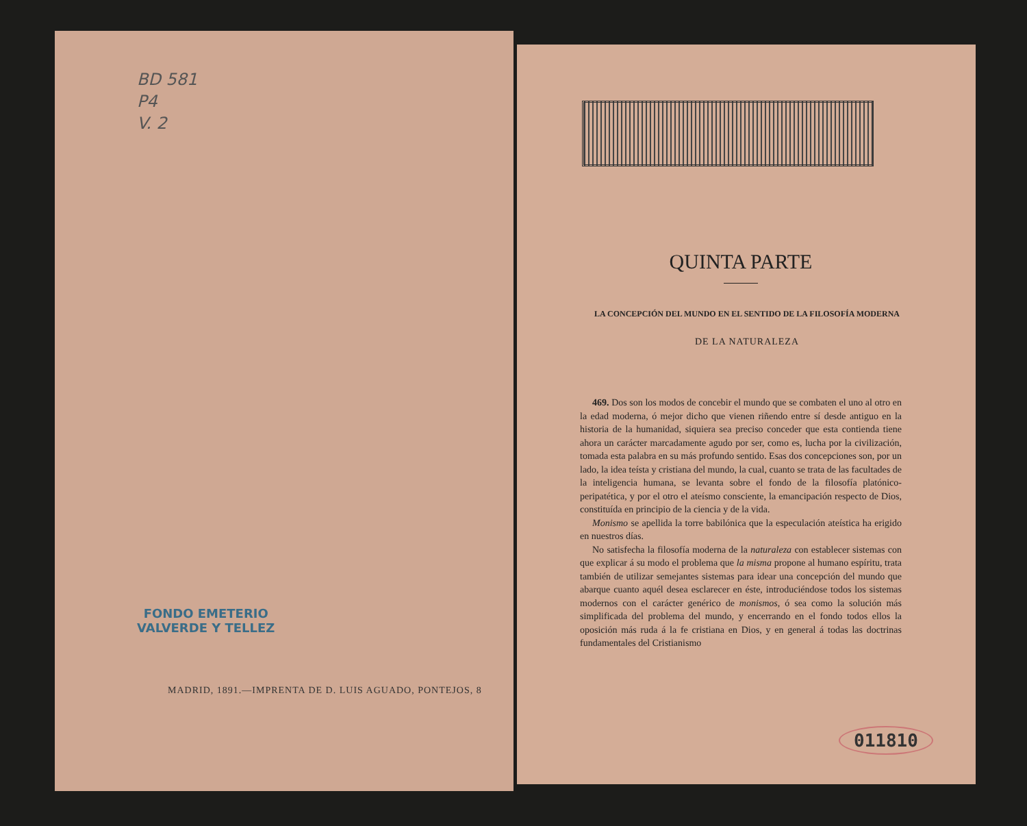BD 581
P4
V. 2
FONDO EMETERIO
VALVERDE Y TELLEZ
MADRID, 1891.—IMPRENTA DE D. LUIS AGUADO, PONTEJOS, 8
QUINTA PARTE
LA CONCEPCIÓN DEL MUNDO EN EL SENTIDO DE LA FILOSOFÍA MODERNA
DE LA NATURALEZA
469. Dos son los modos de concebir el mundo que se combaten el uno al otro en la edad moderna, ó mejor dicho que vienen riñendo entre sí desde antiguo en la historia de la humanidad, siquiera sea preciso conceder que esta contienda tiene ahora un carácter marcadamente agudo por ser, como es, lucha por la civilización, tomada esta palabra en su más profundo sentido. Esas dos concepciones son, por un lado, la idea teísta y cristiana del mundo, la cual, cuanto se trata de las facultades de la inteligencia humana, se levanta sobre el fondo de la filosofía platónico-peripatética, y por el otro el ateísmo consciente, la emancipación respecto de Dios, constituída en principio de la ciencia y de la vida.
Monismo se apellida la torre babilónica que la especulación ateística ha erigido en nuestros días.
No satisfecha la filosofía moderna de la naturaleza con establecer sistemas con que explicar á su modo el problema que la misma propone al humano espíritu, trata también de utilizar semejantes sistemas para idear una concepción del mundo que abarque cuanto aquél desea esclarecer en éste, introduciéndose todos los sistemas modernos con el carácter genérico de monismos, ó sea como la solución más simplificada del problema del mundo, y encerrando en el fondo todos ellos la oposición más ruda á la fe cristiana en Dios, y en general á todas las doctrinas fundamentales del Cristianismo
011810